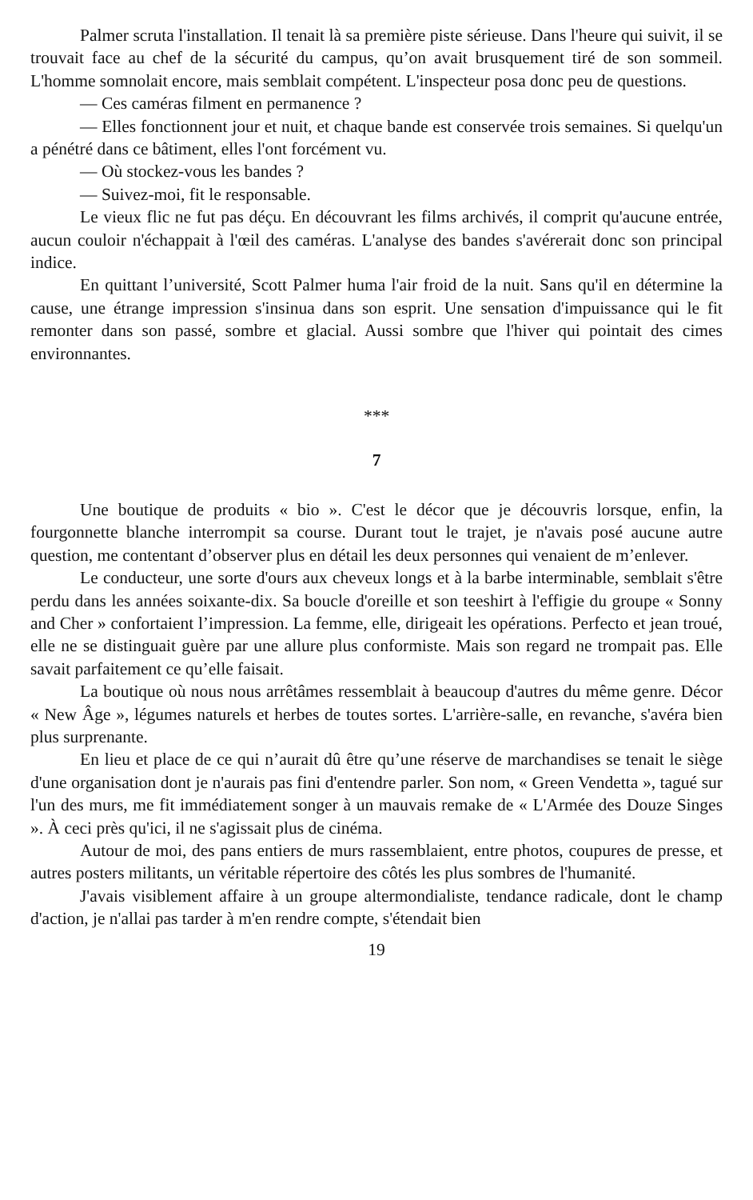Palmer scruta l'installation. Il tenait là sa première piste sérieuse. Dans l'heure qui suivit, il se trouvait face au chef de la sécurité du campus, qu’on avait brusquement tiré de son sommeil. L'homme somnolait encore, mais semblait compétent. L'inspecteur posa donc peu de questions.
— Ces caméras filment en permanence ?
— Elles fonctionnent jour et nuit, et chaque bande est conservée trois semaines. Si quelqu'un a pénétré dans ce bâtiment, elles l'ont forcément vu.
— Où stockez-vous les bandes ?
— Suivez-moi, fit le responsable.
Le vieux flic ne fut pas déçu. En découvrant les films archivés, il comprit qu'aucune entrée, aucun couloir n'échappait à l'œil des caméras. L'analyse des bandes s'avérerait donc son principal indice.
En quittant l’université, Scott Palmer huma l'air froid de la nuit. Sans qu'il en détermine la cause, une étrange impression s'insinua dans son esprit. Une sensation d'impuissance qui le fit remonter dans son passé, sombre et glacial. Aussi sombre que l'hiver qui pointait des cimes environnantes.
***
7
Une boutique de produits « bio ». C'est le décor que je découvris lorsque, enfin, la fourgonnette blanche interrompit sa course. Durant tout le trajet, je n'avais posé aucune autre question, me contentant d’observer plus en détail les deux personnes qui venaient de m’enlever.
Le conducteur, une sorte d'ours aux cheveux longs et à la barbe interminable, semblait s'être perdu dans les années soixante-dix. Sa boucle d'oreille et son teeshirt à l'effigie du groupe « Sonny and Cher » confortaient l’impression. La femme, elle, dirigeait les opérations. Perfecto et jean troué, elle ne se distinguait guère par une allure plus conformiste. Mais son regard ne trompait pas. Elle savait parfaitement ce qu’elle faisait.
La boutique où nous nous arrêtâmes ressemblait à beaucoup d'autres du même genre. Décor « New Âge », légumes naturels et herbes de toutes sortes. L'arrière-salle, en revanche, s'avéra bien plus surprenante.
En lieu et place de ce qui n’aurait dû être qu’une réserve de marchandises se tenait le siège d'une organisation dont je n'aurais pas fini d'entendre parler. Son nom, « Green Vendetta », tagué sur l'un des murs, me fit immédiatement songer à un mauvais remake de « L'Armée des Douze Singes ». À ceci près qu'ici, il ne s'agissait plus de cinéma.
Autour de moi, des pans entiers de murs rassemblaient, entre photos, coupures de presse, et autres posters militants, un véritable répertoire des côtés les plus sombres de l'humanité.
J'avais visiblement affaire à un groupe altermondialiste, tendance radicale, dont le champ d'action, je n'allai pas tarder à m'en rendre compte, s'étendait bien
19